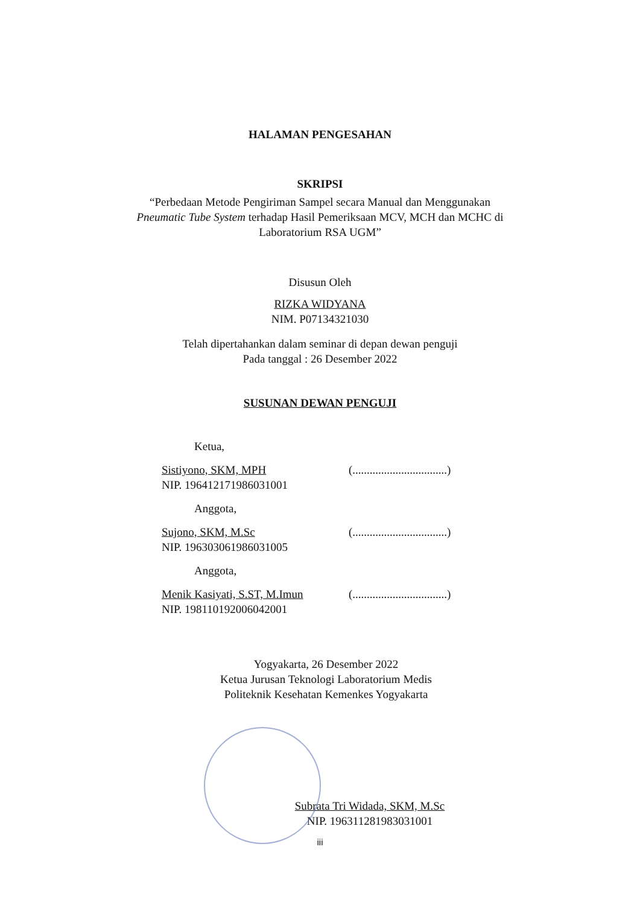HALAMAN PENGESAHAN
SKRIPSI
“Perbedaan Metode Pengiriman Sampel secara Manual dan Menggunakan
Pneumatic Tube System terhadap Hasil Pemeriksaan MCV, MCH dan MCHC di
Laboratorium RSA UGM”
Disusun Oleh
RIZKA WIDYANA
NIM. P07134321030
Telah dipertahankan dalam seminar di depan dewan penguji
Pada tanggal : 26 Desember 2022
SUSUNAN DEWAN PENGUJI
Ketua,
Sistiyono, SKM, MPH
NIP. 196412171986031001
(.................................)
Anggota,
Sujono, SKM, M.Sc
NIP. 196303061986031005
(.................................)
Anggota,
Menik Kasiyati, S.ST, M.Imun
NIP. 198110192006042001
(.................................)
Yogyakarta, 26 Desember 2022
Ketua Jurusan Teknologi Laboratorium Medis
Politeknik Kesehatan Kemenkes Yogyakarta
Subrata Tri Widada, SKM, M.Sc
NIP. 196311281983031001
iii